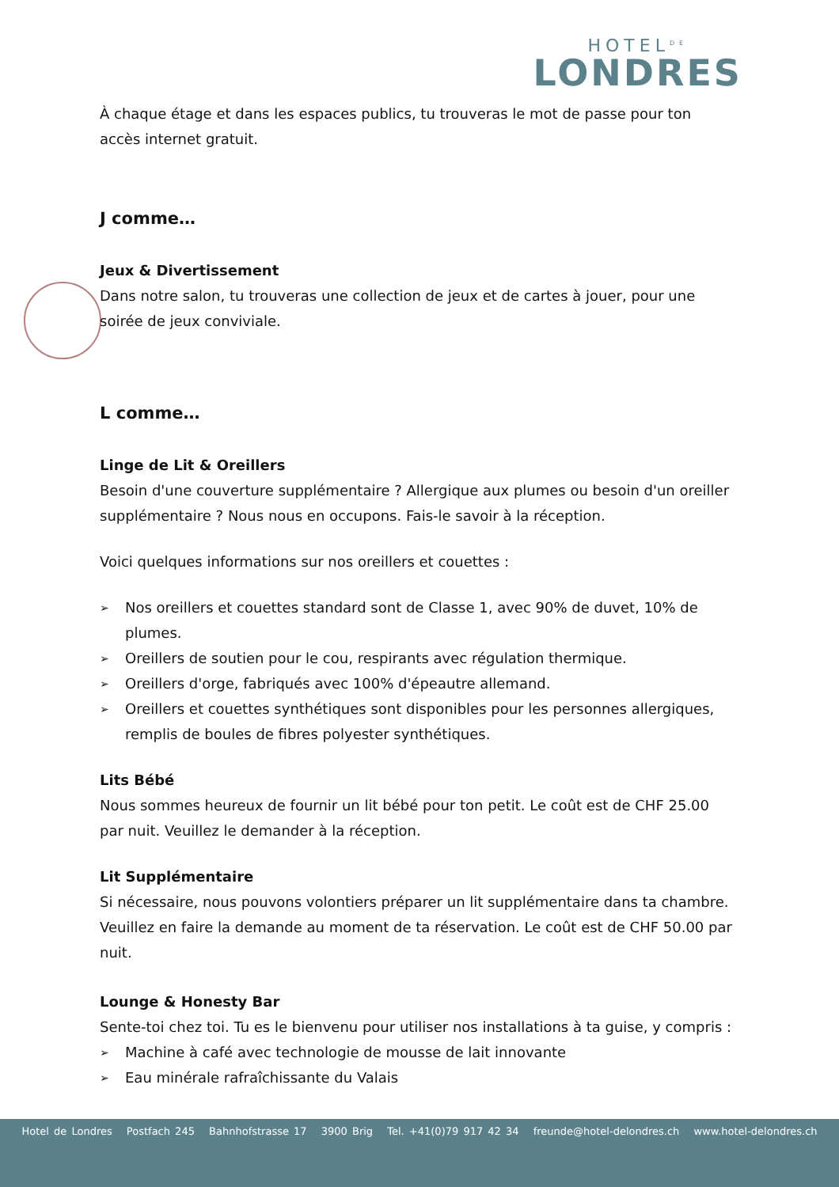HOTEL<sup>DE</sup>
LONDRES
À chaque étage et dans les espaces publics, tu trouveras le mot de passe pour ton accès internet gratuit.
J comme…
Jeux & Divertissement
Dans notre salon, tu trouveras une collection de jeux et de cartes à jouer, pour une soirée de jeux conviviale.
L comme…
Linge de Lit & Oreillers
Besoin d'une couverture supplémentaire ? Allergique aux plumes ou besoin d'un oreiller supplémentaire ? Nous nous en occupons. Fais-le savoir à la réception.
Voici quelques informations sur nos oreillers et couettes :
➢ Nos oreillers et couettes standard sont de Classe 1, avec 90% de duvet, 10% de plumes.
➢ Oreillers de soutien pour le cou, respirants avec régulation thermique.
➢ Oreillers d'orge, fabriqués avec 100% d'épeautre allemand.
➢ Oreillers et couettes synthétiques sont disponibles pour les personnes allergiques, remplis de boules de fibres polyester synthétiques.
Lits Bébé
Nous sommes heureux de fournir un lit bébé pour ton petit. Le coût est de CHF 25.00 par nuit. Veuillez le demander à la réception.
Lit Supplémentaire
Si nécessaire, nous pouvons volontiers préparer un lit supplémentaire dans ta chambre. Veuillez en faire la demande au moment de ta réservation. Le coût est de CHF 50.00 par nuit.
Lounge & Honesty Bar
Sente-toi chez toi. Tu es le bienvenu pour utiliser nos installations à ta guise, y compris :
➢ Machine à café avec technologie de mousse de lait innovante
➢ Eau minérale rafraîchissante du Valais
Hotel de Londres Postfach 245 Bahnhofstrasse 17 3900 Brig Tel. +41(0)79 917 42 34 freunde@hotel-delondres.ch www.hotel-delondres.ch